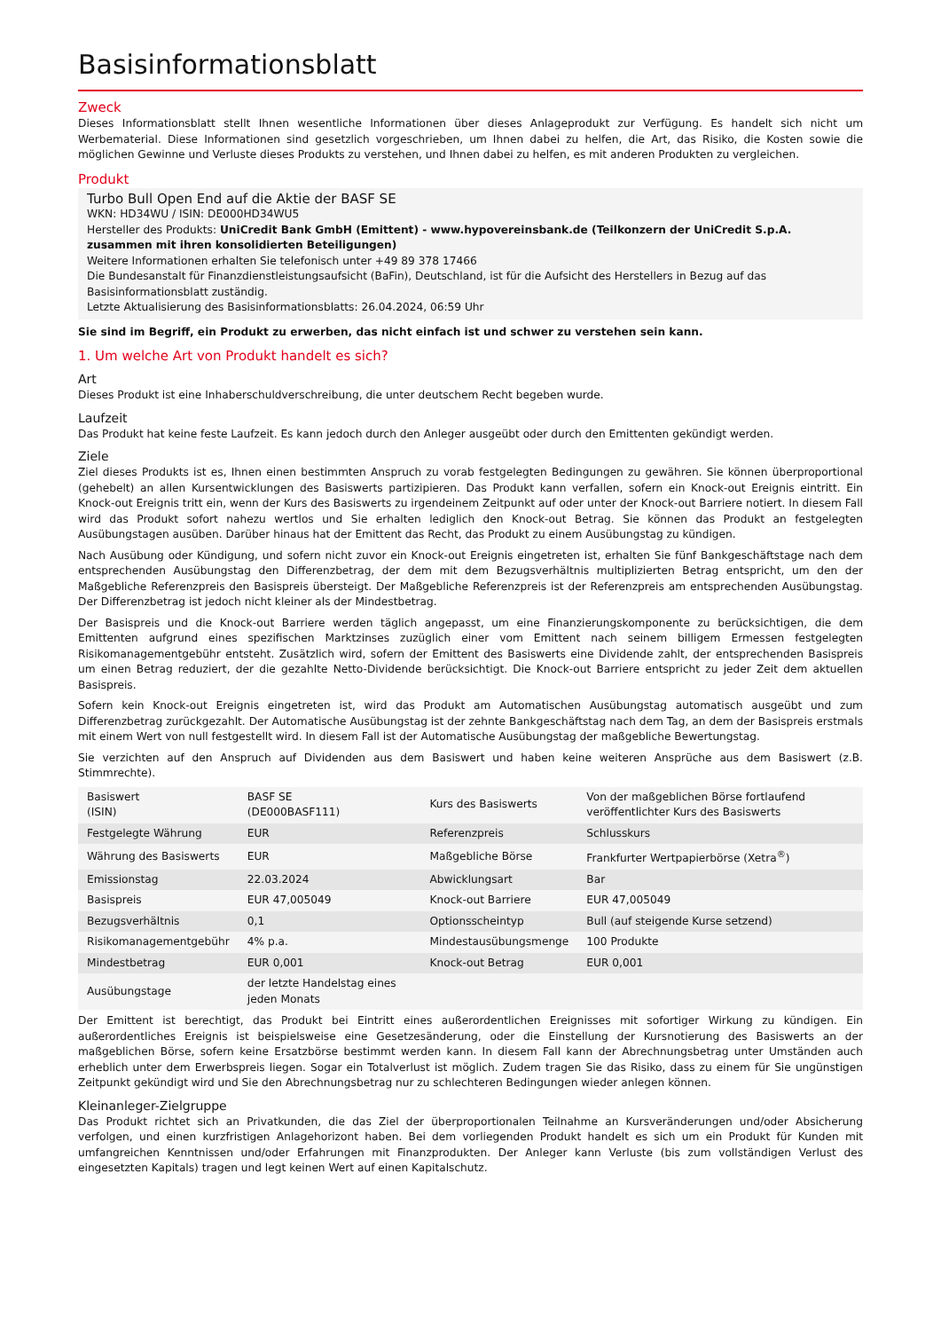Basisinformationsblatt
Zweck
Dieses Informationsblatt stellt Ihnen wesentliche Informationen über dieses Anlageprodukt zur Verfügung. Es handelt sich nicht um Werbematerial. Diese Informationen sind gesetzlich vorgeschrieben, um Ihnen dabei zu helfen, die Art, das Risiko, die Kosten sowie die möglichen Gewinne und Verluste dieses Produkts zu verstehen, und Ihnen dabei zu helfen, es mit anderen Produkten zu vergleichen.
Produkt
Turbo Bull Open End auf die Aktie der BASF SE
WKN: HD34WU / ISIN: DE000HD34WU5
Hersteller des Produkts: UniCredit Bank GmbH (Emittent) - www.hypovereinsbank.de (Teilkonzern der UniCredit S.p.A. zusammen mit ihren konsolidierten Beteiligungen)
Weitere Informationen erhalten Sie telefonisch unter +49 89 378 17466
Die Bundesanstalt für Finanzdienstleistungsaufsicht (BaFin), Deutschland, ist für die Aufsicht des Herstellers in Bezug auf das Basisinformationsblatt zuständig.
Letzte Aktualisierung des Basisinformationsblatts: 26.04.2024, 06:59 Uhr
Sie sind im Begriff, ein Produkt zu erwerben, das nicht einfach ist und schwer zu verstehen sein kann.
1. Um welche Art von Produkt handelt es sich?
Art
Dieses Produkt ist eine Inhaberschuldverschreibung, die unter deutschem Recht begeben wurde.
Laufzeit
Das Produkt hat keine feste Laufzeit. Es kann jedoch durch den Anleger ausgeübt oder durch den Emittenten gekündigt werden.
Ziele
Ziel dieses Produkts ist es, Ihnen einen bestimmten Anspruch zu vorab festgelegten Bedingungen zu gewähren. Sie können überproportional (gehebelt) an allen Kursentwicklungen des Basiswerts partizipieren. Das Produkt kann verfallen, sofern ein Knock-out Ereignis eintritt. Ein Knock-out Ereignis tritt ein, wenn der Kurs des Basiswerts zu irgendeinem Zeitpunkt auf oder unter der Knock-out Barriere notiert. In diesem Fall wird das Produkt sofort nahezu wertlos und Sie erhalten lediglich den Knock-out Betrag. Sie können das Produkt an festgelegten Ausübungstagen ausüben. Darüber hinaus hat der Emittent das Recht, das Produkt zu einem Ausübungstag zu kündigen.
Nach Ausübung oder Kündigung, und sofern nicht zuvor ein Knock-out Ereignis eingetreten ist, erhalten Sie fünf Bankgeschäftstage nach dem entsprechenden Ausübungstag den Differenzbetrag, der dem mit dem Bezugsverhältnis multiplizierten Betrag entspricht, um den der Maßgebliche Referenzpreis den Basispreis übersteigt. Der Maßgebliche Referenzpreis ist der Referenzpreis am entsprechenden Ausübungstag. Der Differenzbetrag ist jedoch nicht kleiner als der Mindestbetrag.
Der Basispreis und die Knock-out Barriere werden täglich angepasst, um eine Finanzierungskomponente zu berücksichtigen, die dem Emittenten aufgrund eines spezifischen Marktzinses zuzüglich einer vom Emittent nach seinem billigem Ermessen festgelegten Risikomanagementgebühr entsteht. Zusätzlich wird, sofern der Emittent des Basiswerts eine Dividende zahlt, der entsprechenden Basispreis um einen Betrag reduziert, der die gezahlte Netto-Dividende berücksichtigt. Die Knock-out Barriere entspricht zu jeder Zeit dem aktuellen Basispreis.
Sofern kein Knock-out Ereignis eingetreten ist, wird das Produkt am Automatischen Ausübungstag automatisch ausgeübt und zum Differenzbetrag zurückgezahlt. Der Automatische Ausübungstag ist der zehnte Bankgeschäftstag nach dem Tag, an dem der Basispreis erstmals mit einem Wert von null festgestellt wird. In diesem Fall ist der Automatische Ausübungstag der maßgebliche Bewertungstag.
Sie verzichten auf den Anspruch auf Dividenden aus dem Basiswert und haben keine weiteren Ansprüche aus dem Basiswert (z.B. Stimmrechte).
| Basiswert (ISIN) | BASF SE (DE000BASF111) | Kurs des Basiswerts | Von der maßgeblichen Börse fortlaufend veröffentlichter Kurs des Basiswerts |
| Festgelegte Währung | EUR | Referenzpreis | Schlusskurs |
| Währung des Basiswerts | EUR | Maßgebliche Börse | Frankfurter Wertpapierbörse (Xetra<sup>®</sup>) |
| Emissionstag | 22.03.2024 | Abwicklungsart | Bar |
| Basispreis | EUR 47,005049 | Knock-out Barriere | EUR 47,005049 |
| Bezugsverhältnis | 0,1 | Optionsscheintyp | Bull (auf steigende Kurse setzend) |
| Risikomanagementgebühr | 4% p.a. | Mindestausübungsmenge | 100 Produkte |
| Mindestbetrag | EUR 0,001 | Knock-out Betrag | EUR 0,001 |
| Ausübungstage | der letzte Handelstag eines jeden Monats | | |
Der Emittent ist berechtigt, das Produkt bei Eintritt eines außerordentlichen Ereignisses mit sofortiger Wirkung zu kündigen. Ein außerordentliches Ereignis ist beispielsweise eine Gesetzesänderung, oder die Einstellung der Kursnotierung des Basiswerts an der maßgeblichen Börse, sofern keine Ersatzbörse bestimmt werden kann. In diesem Fall kann der Abrechnungsbetrag unter Umständen auch erheblich unter dem Erwerbspreis liegen. Sogar ein Totalverlust ist möglich. Zudem tragen Sie das Risiko, dass zu einem für Sie ungünstigen Zeitpunkt gekündigt wird und Sie den Abrechnungsbetrag nur zu schlechteren Bedingungen wieder anlegen können.
Kleinanleger-Zielgruppe
Das Produkt richtet sich an Privatkunden, die das Ziel der überproportionalen Teilnahme an Kursveränderungen und/oder Absicherung verfolgen, und einen kurzfristigen Anlagehorizont haben. Bei dem vorliegenden Produkt handelt es sich um ein Produkt für Kunden mit umfangreichen Kenntnissen und/oder Erfahrungen mit Finanzprodukten. Der Anleger kann Verluste (bis zum vollständigen Verlust des eingesetzten Kapitals) tragen und legt keinen Wert auf einen Kapitalschutz.